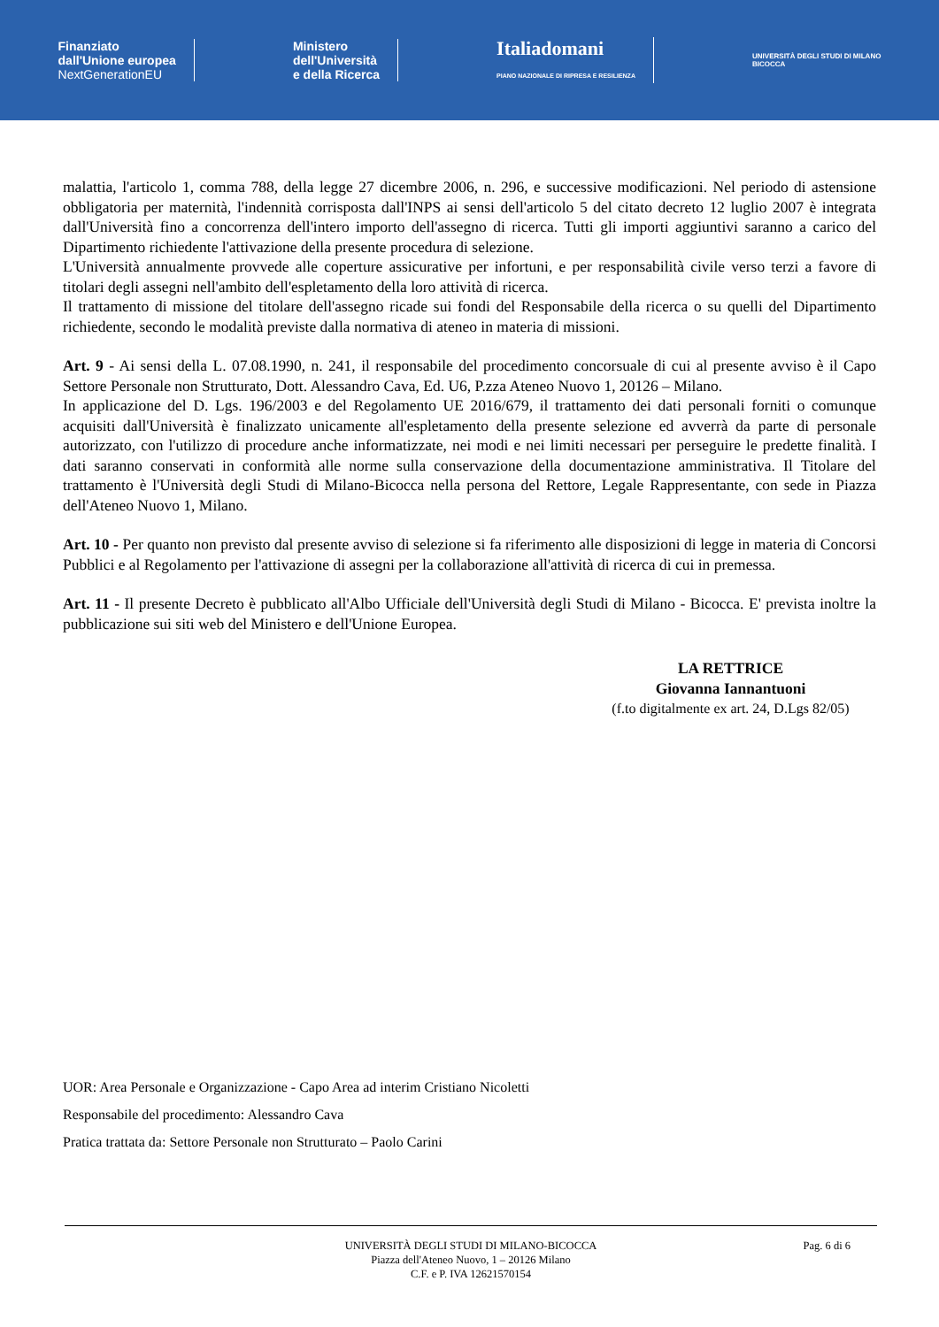Finanziato
dall'Unione europea
NextGenerationEU
Ministero
dell'Università
e della Ricerca
Italiadomani
PIANO NAZIONALE DI RIPRESA E RESILIENZA
UNIVERSITÀ DEGLI STUDI DI MILANO
BICOCCA
malattia, l'articolo 1, comma 788, della legge 27 dicembre 2006, n. 296, e successive modificazioni. Nel periodo di astensione obbligatoria per maternità, l'indennità corrisposta dall'INPS ai sensi dell'articolo 5 del citato decreto 12 luglio 2007 è integrata dall'Università fino a concorrenza dell'intero importo dell'assegno di ricerca. Tutti gli importi aggiuntivi saranno a carico del Dipartimento richiedente l'attivazione della presente procedura di selezione.
L'Università annualmente provvede alle coperture assicurative per infortuni, e per responsabilità civile verso terzi a favore di titolari degli assegni nell'ambito dell'espletamento della loro attività di ricerca.
Il trattamento di missione del titolare dell'assegno ricade sui fondi del Responsabile della ricerca o su quelli del Dipartimento richiedente, secondo le modalità previste dalla normativa di ateneo in materia di missioni.
Art. 9 - Ai sensi della L. 07.08.1990, n. 241, il responsabile del procedimento concorsuale di cui al presente avviso è il Capo Settore Personale non Strutturato, Dott. Alessandro Cava, Ed. U6, P.zza Ateneo Nuovo 1, 20126 – Milano.
In applicazione del D. Lgs. 196/2003 e del Regolamento UE 2016/679, il trattamento dei dati personali forniti o comunque acquisiti dall'Università è finalizzato unicamente all'espletamento della presente selezione ed avverrà da parte di personale autorizzato, con l'utilizzo di procedure anche informatizzate, nei modi e nei limiti necessari per perseguire le predette finalità. I dati saranno conservati in conformità alle norme sulla conservazione della documentazione amministrativa. Il Titolare del trattamento è l'Università degli Studi di Milano-Bicocca nella persona del Rettore, Legale Rappresentante, con sede in Piazza dell'Ateneo Nuovo 1, Milano.
Art. 10 - Per quanto non previsto dal presente avviso di selezione si fa riferimento alle disposizioni di legge in materia di Concorsi Pubblici e al Regolamento per l'attivazione di assegni per la collaborazione all'attività di ricerca di cui in premessa.
Art. 11 - Il presente Decreto è pubblicato all'Albo Ufficiale dell'Università degli Studi di Milano - Bicocca. E' prevista inoltre la pubblicazione sui siti web del Ministero e dell'Unione Europea.
LA RETTRICE
Giovanna Iannantuoni
(f.to digitalmente ex art. 24, D.Lgs 82/05)
UOR: Area Personale e Organizzazione - Capo Area ad interim Cristiano Nicoletti
Responsabile del procedimento: Alessandro Cava
Pratica trattata da: Settore Personale non Strutturato – Paolo Carini
UNIVERSITÀ DEGLI STUDI DI MILANO-BICOCCA
Piazza dell'Ateneo Nuovo, 1 – 20126 Milano
C.F. e P. IVA 12621570154
Pag. 6 di 6